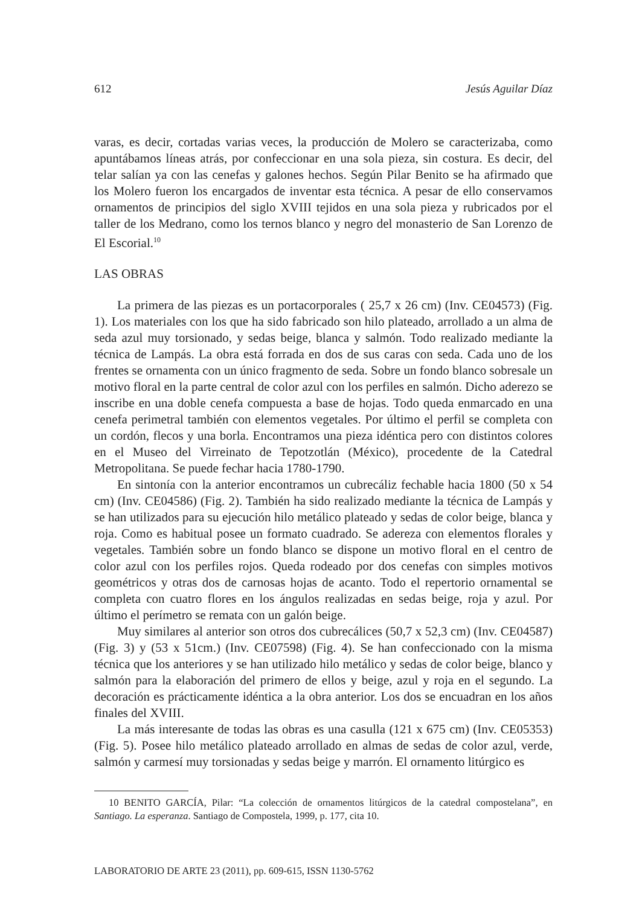612 Jesús Aguilar Díaz
varas, es decir, cortadas varias veces, la producción de Molero se caracterizaba, como apuntábamos líneas atrás, por confeccionar en una sola pieza, sin costura. Es decir, del telar salían ya con las cenefas y galones hechos. Según Pilar Benito se ha afirmado que los Molero fueron los encargados de inventar esta técnica. A pesar de ello conservamos ornamentos de principios del siglo XVIII tejidos en una sola pieza y rubricados por el taller de los Medrano, como los ternos blanco y negro del monasterio de San Lorenzo de El Escorial.<sup>10</sup>
LAS OBRAS
La primera de las piezas es un portacorporales ( 25,7 x 26 cm) (Inv. CE04573) (Fig. 1). Los materiales con los que ha sido fabricado son hilo plateado, arrollado a un alma de seda azul muy torsionado, y sedas beige, blanca y salmón. Todo realizado mediante la técnica de Lampás. La obra está forrada en dos de sus caras con seda. Cada uno de los frentes se ornamenta con un único fragmento de seda. Sobre un fondo blanco sobresale un motivo floral en la parte central de color azul con los perfiles en salmón. Dicho aderezo se inscribe en una doble cenefa compuesta a base de hojas. Todo queda enmarcado en una cenefa perimetral también con elementos vegetales. Por último el perfil se completa con un cordón, flecos y una borla. Encontramos una pieza idéntica pero con distintos colores en el Museo del Virreinato de Tepotzotlán (México), procedente de la Catedral Metropolitana. Se puede fechar hacia 1780-1790.
En sintonía con la anterior encontramos un cubrecáliz fechable hacia 1800 (50 x 54 cm) (Inv. CE04586) (Fig. 2). También ha sido realizado mediante la técnica de Lampás y se han utilizados para su ejecución hilo metálico plateado y sedas de color beige, blanca y roja. Como es habitual posee un formato cuadrado. Se adereza con elementos florales y vegetales. También sobre un fondo blanco se dispone un motivo floral en el centro de color azul con los perfiles rojos. Queda rodeado por dos cenefas con simples motivos geométricos y otras dos de carnosas hojas de acanto. Todo el repertorio ornamental se completa con cuatro flores en los ángulos realizadas en sedas beige, roja y azul. Por último el perímetro se remata con un galón beige.
Muy similares al anterior son otros dos cubrecálices (50,7 x 52,3 cm) (Inv. CE04587) (Fig. 3) y (53 x 51cm.) (Inv. CE07598) (Fig. 4). Se han confeccionado con la misma técnica que los anteriores y se han utilizado hilo metálico y sedas de color beige, blanco y salmón para la elaboración del primero de ellos y beige, azul y roja en el segundo. La decoración es prácticamente idéntica a la obra anterior. Los dos se encuadran en los años finales del XVIII.
La más interesante de todas las obras es una casulla (121 x 675 cm) (Inv. CE05353) (Fig. 5). Posee hilo metálico plateado arrollado en almas de sedas de color azul, verde, salmón y carmesí muy torsionadas y sedas beige y marrón. El ornamento litúrgico es
10 BENITO GARCÍA, Pilar: “La colección de ornamentos litúrgicos de la catedral compostelana”, en Santiago. La esperanza. Santiago de Compostela, 1999, p. 177, cita 10.
LABORATORIO DE ARTE 23 (2011), pp. 609-615, ISSN 1130-5762